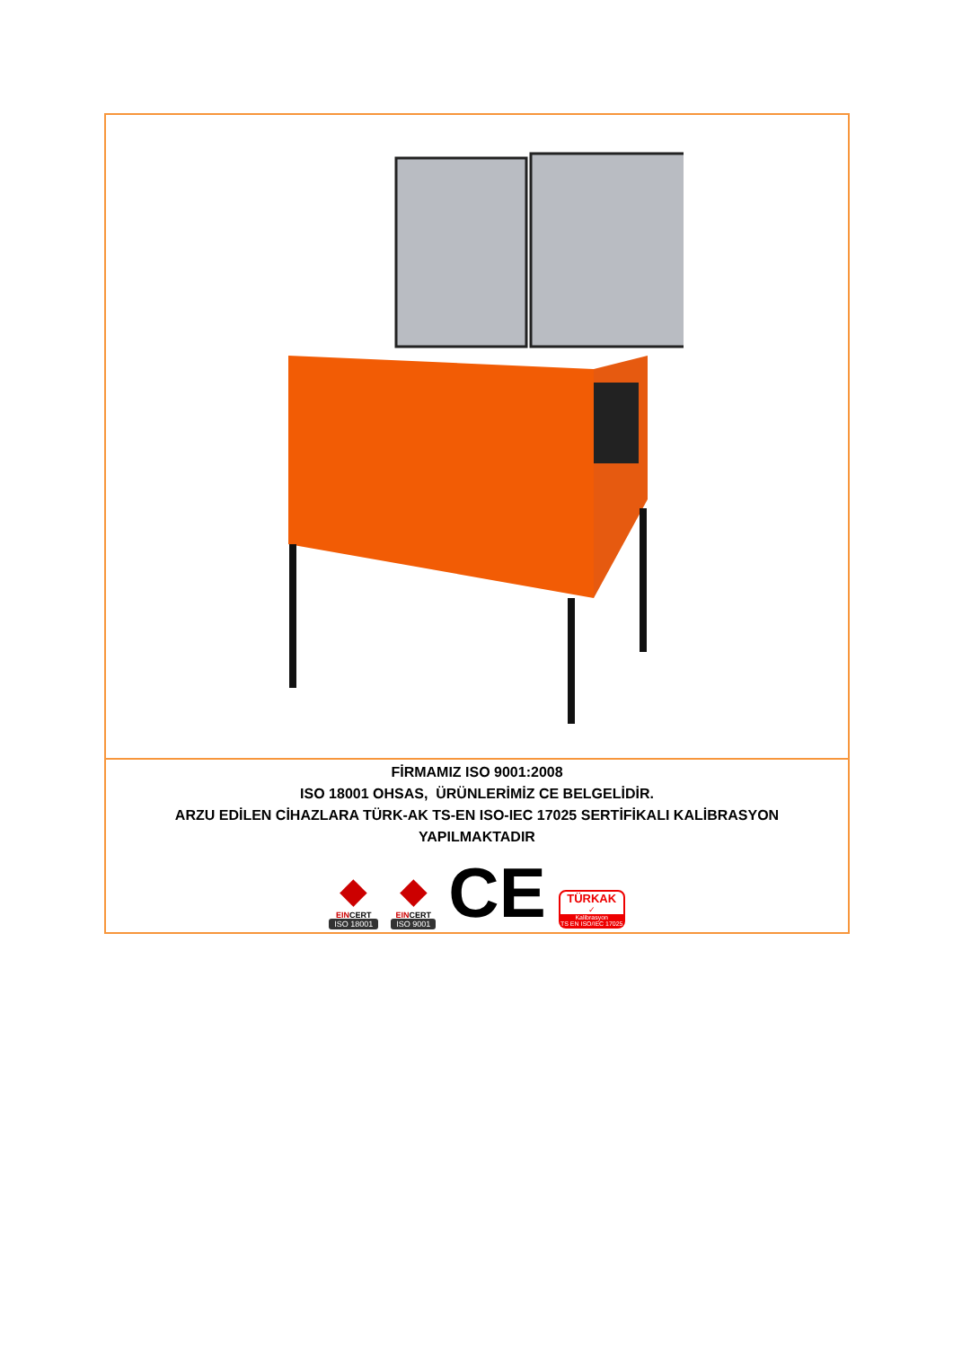FİRMAMIZ ISO 9001:2008
ISO 18001 OHSAS, ÜRÜNLERİMİZ CE BELGELİDİR.
ARZU EDİLEN CİHAZLARA TÜRK-AK TS-EN ISO-IEC 17025 SERTİFİKALI KALİBRASYON
YAPILMAKTADIR
◆
EIN CERT
ISO 18001
◆
EIN CERT
ISO 9001
CE
TÜRKAK
✓
Kalibrasyon
TS EN ISO/IEC 17025